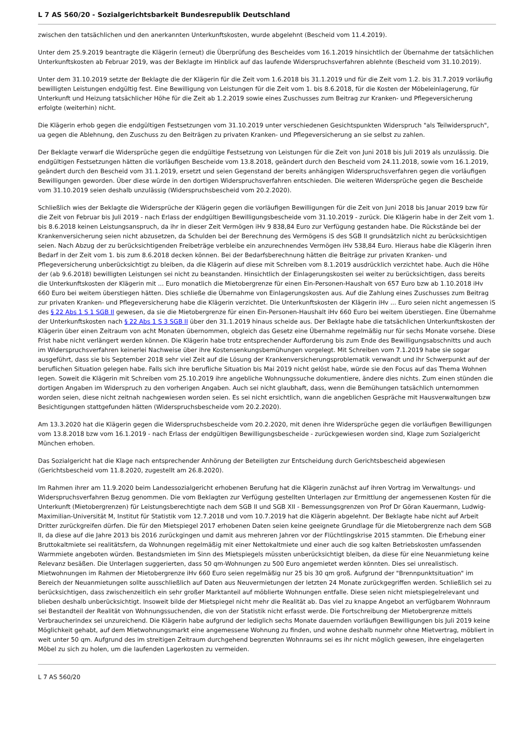L 7 AS 560/20 - Sozialgerichtsbarkeit Bundesrepublik Deutschland
zwischen den tatsächlichen und den anerkannten Unterkunftskosten, wurde abgelehnt (Bescheid vom 11.4.2019).
Unter dem 25.9.2019 beantragte die Klägerin (erneut) die Überprüfung des Bescheides vom 16.1.2019 hinsichtlich der Übernahme der tatsächlichen Unterkunftskosten ab Februar 2019, was der Beklagte im Hinblick auf das laufende Widerspruchsverfahren ablehnte (Bescheid vom 31.10.2019).
Unter dem 31.10.2019 setzte der Beklagte die der Klägerin für die Zeit vom 1.6.2018 bis 31.1.2019 und für die Zeit vom 1.2. bis 31.7.2019 vorläufig bewilligten Leistungen endgültig fest. Eine Bewilligung von Leistungen für die Zeit vom 1. bis 8.6.2018, für die Kosten der Möbeleinlagerung, für Unterkunft und Heizung tatsächlicher Höhe für die Zeit ab 1.2.2019 sowie eines Zuschusses zum Beitrag zur Kranken- und Pflegeversicherung erfolgte (weiterhin) nicht.
Die Klägerin erhob gegen die endgültigen Festsetzungen vom 31.10.2019 unter verschiedenen Gesichtspunkten Widerspruch "als Teilwiderspruch", ua gegen die Ablehnung, den Zuschuss zu den Beiträgen zu privaten Kranken- und Pflegeversicherung an sie selbst zu zahlen.
Der Beklagte verwarf die Widersprüche gegen die endgültige Festsetzung von Leistungen für die Zeit von Juni 2018 bis Juli 2019 als unzulässig. Die endgültigen Festsetzungen hätten die vorläufigen Bescheide vom 13.8.2018, geändert durch den Bescheid vom 24.11.2018, sowie vom 16.1.2019, geändert durch den Bescheid vom 31.1.2019, ersetzt und seien Gegenstand der bereits anhängigen Widerspruchsverfahren gegen die vorläufigen Bewilligungen geworden. Über diese würde in den dortigen Widerspruchsverfahren entschieden. Die weiteren Widersprüche gegen die Bescheide vom 31.10.2019 seien deshalb unzulässig (Widerspruchsbescheid vom 20.2.2020).
Schließlich wies der Beklagte die Widersprüche der Klägerin gegen die vorläufigen Bewilligungen für die Zeit von Juni 2018 bis Januar 2019 bzw für die Zeit von Februar bis Juli 2019 - nach Erlass der endgültigen Bewilligungsbescheide vom 31.10.2019 - zurück. Die Klägerin habe in der Zeit vom 1. bis 8.6.2018 keinen Leistungsanspruch, da ihr in dieser Zeit Vermögen iHv 9 838,84 Euro zur Verfügung gestanden habe. Die Rückstände bei der Krankenversicherung seien nicht abzusetzen, da Schulden bei der Berechnung des Vermögens iS des SGB II grundsätzlich nicht zu berücksichtigen seien. Nach Abzug der zu berücksichtigenden Freibeträge verbleibe ein anzurechnendes Vermögen iHv 538,84 Euro. Hieraus habe die Klägerin ihren Bedarf in der Zeit vom 1. bis zum 8.6.2018 decken können. Bei der Bedarfsberechnung hätten die Beiträge zur privaten Kranken- und Pflegeversicherung unberücksichtigt zu bleiben, da die Klägerin auf diese mit Schreiben vom 8.1.2019 ausdrücklich verzichtet habe. Auch die Höhe der (ab 9.6.2018) bewilligten Leistungen sei nicht zu beanstanden. Hinsichtlich der Einlagerungskosten sei weiter zu berücksichtigen, dass bereits die Unterkunftskosten der Klägerin mit ... Euro monatlich die Mietobergrenze für einen Ein-Personen-Haushalt von 657 Euro bzw ab 1.10.2018 iHv 660 Euro bei weitem überstiegen hätten. Dies schließe die Übernahme von Einlagerungskosten aus. Auf die Zahlung eines Zuschusses zum Beitrag zur privaten Kranken- und Pflegeversicherung habe die Klägerin verzichtet. Die Unterkunftskosten der Klägerin iHv ... Euro seien nicht angemessen iS des § 22 Abs 1 S 1 SGB II gewesen, da sie die Mietobergrenze für einen Ein-Personen-Haushalt iHv 660 Euro bei weitem überstiegen. Eine Übernahme der Unterkunftskosten nach § 22 Abs 1 S 3 SGB II über den 31.1.2019 hinaus scheide aus. Der Beklagte habe die tatsächlichen Unterkunftskosten der Klägerin über einen Zeitraum von acht Monaten übernommen, obgleich das Gesetz eine Übernahme regelmäßig nur für sechs Monate vorsehe. Diese Frist habe nicht verlängert werden können. Die Klägerin habe trotz entsprechender Aufforderung bis zum Ende des Bewilligungsabschnitts und auch im Widerspruchsverfahren keinerlei Nachweise über ihre Kostensenkungsbemühungen vorgelegt. Mit Schreiben vom 7.1.2019 habe sie sogar ausgeführt, dass sie bis September 2018 sehr viel Zeit auf die Lösung der Krankenversicherungsproblematik verwandt und ihr Schwerpunkt auf der beruflichen Situation gelegen habe. Falls sich ihre berufliche Situation bis Mai 2019 nicht gelöst habe, würde sie den Focus auf das Thema Wohnen legen. Soweit die Klägerin mit Schreiben vom 25.10.2019 ihre angebliche Wohnungssuche dokumentiere, ändere dies nichts. Zum einen stünden die dortigen Angaben im Widerspruch zu den vorherigen Angaben. Auch sei nicht glaubhaft, dass, wenn die Bemühungen tatsächlich unternommen worden seien, diese nicht zeitnah nachgewiesen worden seien. Es sei nicht ersichtlich, wann die angeblichen Gespräche mit Hausverwaltungen bzw Besichtigungen stattgefunden hätten (Widerspruchsbescheide vom 20.2.2020).
Am 13.3.2020 hat die Klägerin gegen die Widerspruchsbescheide vom 20.2.2020, mit denen ihre Widersprüche gegen die vorläufigen Bewilligungen vom 13.8.2018 bzw vom 16.1.2019 - nach Erlass der endgültigen Bewilligungsbescheide - zurückgewiesen worden sind, Klage zum Sozialgericht München erhoben.
Das Sozialgericht hat die Klage nach entsprechender Anhörung der Beteiligten zur Entscheidung durch Gerichtsbescheid abgewiesen (Gerichtsbescheid vom 11.8.2020, zugestellt am 26.8.2020).
Im Rahmen ihrer am 11.9.2020 beim Landessozialgericht erhobenen Berufung hat die Klägerin zunächst auf ihren Vortrag im Verwaltungs- und Widerspruchsverfahren Bezug genommen. Die vom Beklagten zur Verfügung gestellten Unterlagen zur Ermittlung der angemessenen Kosten für die Unterkunft (Mietobergrenzen) für Leistungsberechtigte nach dem SGB II und SGB XII - Bemessungsgrenzen von Prof Dr Göran Kauermann, Ludwig-Maximilian-Universität M, Institut für Statistik vom 12.7.2018 und vom 10.7.2019 hat die Klägerin abgelehnt. Der Beklagte habe nicht auf Arbeit Dritter zurückgreifen dürfen. Die für den Mietspiegel 2017 erhobenen Daten seien keine geeignete Grundlage für die Mietobergrenze nach dem SGB II, da diese auf die Jahre 2013 bis 2016 zurückgingen und damit aus mehreren Jahren vor der Flüchtlingskrise 2015 stammten. Die Erhebung einer Bruttokaltmiete sei realitätsfern, da Wohnungen regelmäßig mit einer Nettokaltmiete und einer auch die sog kalten Betriebskosten umfassenden Warmmiete angeboten würden. Bestandsmieten im Sinn des Mietspiegels müssten unberücksichtigt bleiben, da diese für eine Neuanmietung keine Relevanz besäßen. Die Unterlagen suggerierten, dass 50 qm-Wohnungen zu 500 Euro angemietet werden könnten. Dies sei unrealistisch. Mietwohnungen im Rahmen der Mietobergrenze iHv 660 Euro seien regelmäßig nur 25 bis 30 qm groß. Aufgrund der "Brennpunktsituation" im Bereich der Neuanmietungen sollte ausschließlich auf Daten aus Neuvermietungen der letzten 24 Monate zurückgegriffen werden. Schließlich sei zu berücksichtigen, dass zwischenzeitlich ein sehr großer Marktanteil auf möblierte Wohnungen entfalle. Diese seien nicht mietspiegelrelevant und blieben deshalb unberücksichtigt. Insoweit bilde der Mietspiegel nicht mehr die Realität ab. Das viel zu knappe Angebot an verfügbarem Wohnraum sei Bestandteil der Realität von Wohnungssuchenden, die von der Statistik nicht erfasst werde. Die Fortschreibung der Mietobergrenze mittels Verbraucherindex sei unzureichend. Die Klägerin habe aufgrund der lediglich sechs Monate dauernden vorläufigen Bewilligungen bis Juli 2019 keine Möglichkeit gehabt, auf dem Mietwohnungsmarkt eine angemessene Wohnung zu finden, und wohne deshalb nunmehr ohne Mietvertrag, möbliert in weit unter 50 qm. Aufgrund des im streitigen Zeitraum durchgehend begrenzten Wohnraums sei es ihr nicht möglich gewesen, ihre eingelagerten Möbel zu sich zu holen, um die laufenden Lagerkosten zu vermeiden.
L 7 AS 560/20